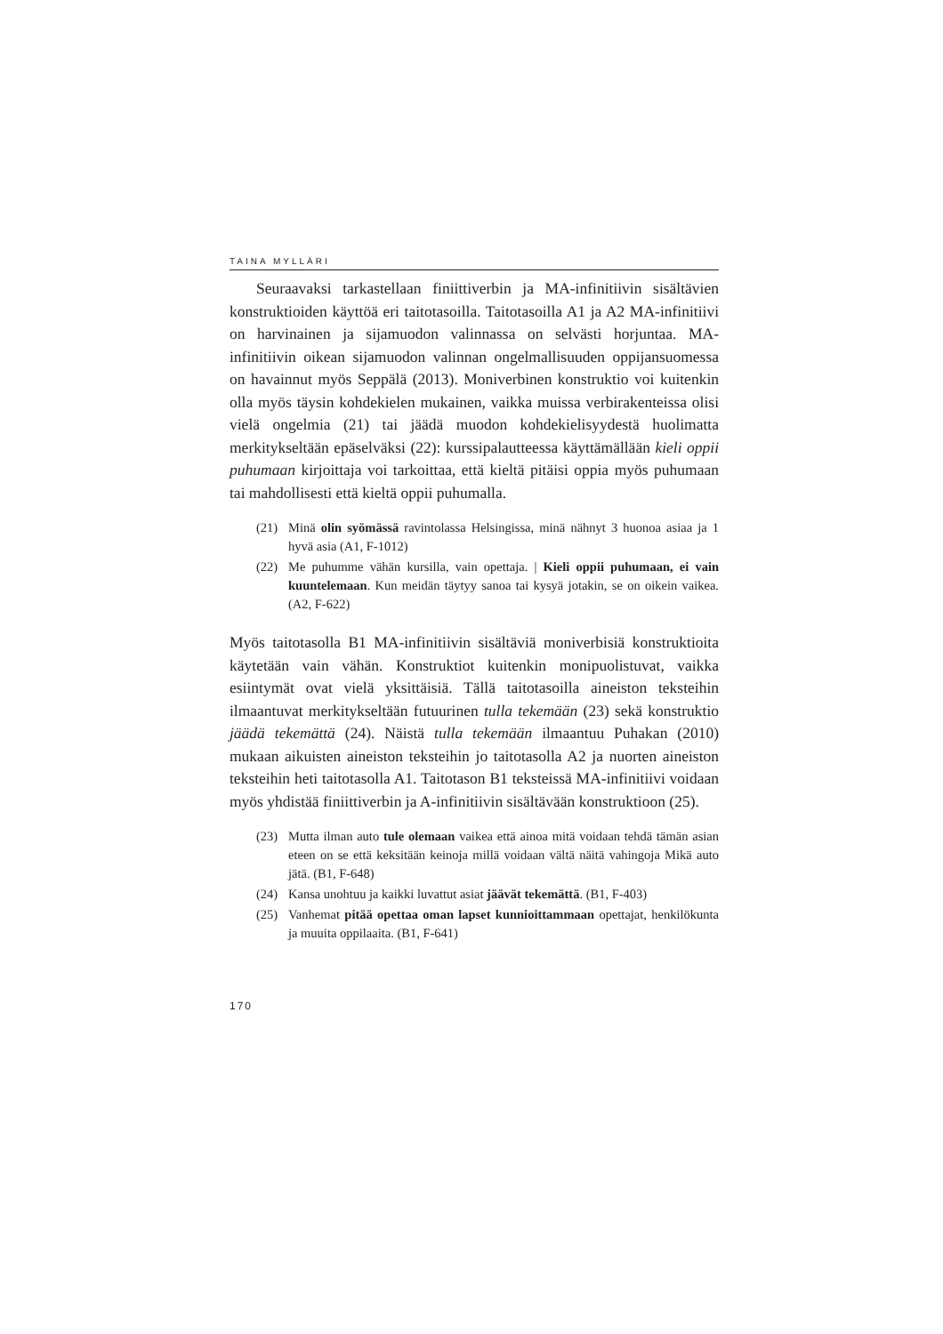TAINA MYLLÄRI
Seuraavaksi tarkastellaan finiittiverbin ja MA-infinitiivin sisältävien konstruktioiden käyttöä eri taitotasoilla. Taitotasoilla A1 ja A2 MA-infinitiivi on harvinainen ja sijamuodon valinnassa on selvästi horjuntaa. MA-infinitiivin oikean sijamuodon valinnan ongelmallisuuden oppijansuomessa on havainnut myös Seppälä (2013). Moniverbinen konstruktio voi kuitenkin olla myös täysin kohdekielen mukainen, vaikka muissa verbirakenteissa olisi vielä ongelmia (21) tai jäädä muodon kohdekielisyydestä huolimatta merkitykseltään epäselväksi (22): kurssipalautteessa käyttämällään kieli oppii puhumaan kirjoittaja voi tarkoittaa, että kieltä pitäisi oppia myös puhumaan tai mahdollisesti että kieltä oppii puhumalla.
(21) Minä olin syömässä ravintolassa Helsingissa, minä nähnyt 3 huonoa asiaa ja 1 hyvä asia (A1, F-1012)
(22) Me puhumme vähän kursilla, vain opettaja. | Kieli oppii puhumaan, ei vain kuuntelemaan. Kun meidän täytyy sanoa tai kysyä jotakin, se on oikein vaikea. (A2, F-622)
Myös taitotasolla B1 MA-infinitiivin sisältäviä moniverbisiä konstruktioita käytetään vain vähän. Konstruktiot kuitenkin monipuolistuvat, vaikka esiintymät ovat vielä yksittäisiä. Tällä taitotasoilla aineiston teksteihin ilmaantuvat merkitykseltään futuurinen tulla tekemään (23) sekä konstruktio jäädä tekemättä (24). Näistä tulla tekemään ilmaantuu Puhakan (2010) mukaan aikuisten aineiston teksteihin jo taitotasolla A2 ja nuorten aineiston teksteihin heti taitotasolla A1. Taitotason B1 teksteissä MA-infinitiivi voidaan myös yhdistää finiittiverbin ja A-infinitiivin sisältävään konstruktioon (25).
(23) Mutta ilman auto tule olemaan vaikea että ainoa mitä voidaan tehdä tämän asian eteen on se että keksitään keinoja millä voidaan vältä näitä vahingoja Mikä auto jätä. (B1, F-648)
(24) Kansa unohtuu ja kaikki luvattut asiat jäävät tekemättä. (B1, F-403)
(25) Vanhemat pitää opettaa oman lapset kunnioittammaan opettajat, henkilökunta ja muuita oppilaaita. (B1, F-641)
170